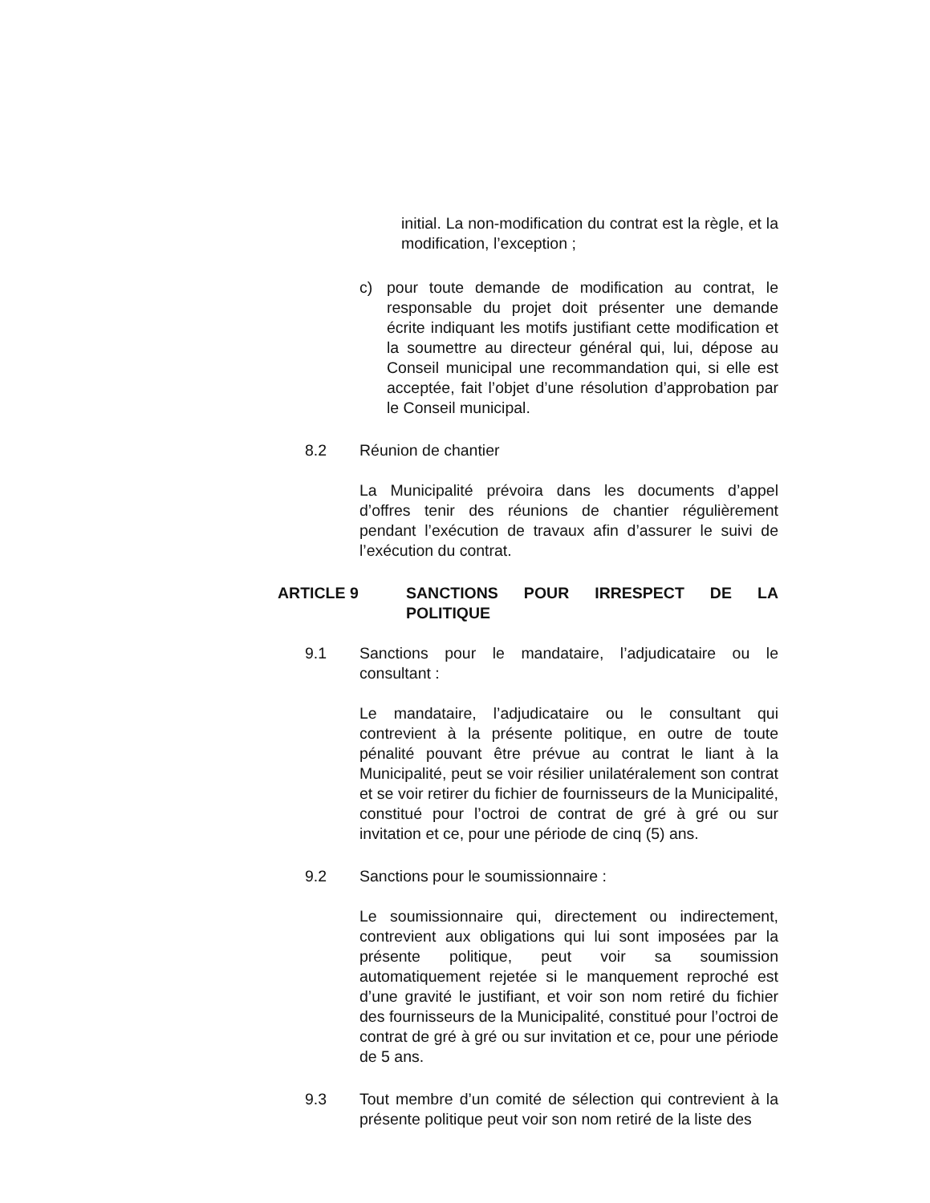initial. La non-modification du contrat est la règle, et la modification, l’exception ;
c) pour toute demande de modification au contrat, le responsable du projet doit présenter une demande écrite indiquant les motifs justifiant cette modification et la soumettre au directeur général qui, lui, dépose au Conseil municipal une recommandation qui, si elle est acceptée, fait l’objet d’une résolution d’approbation par le Conseil municipal.
8.2 Réunion de chantier
La Municipalité prévoira dans les documents d’appel d’offres tenir des réunions de chantier régulièrement pendant l’exécution de travaux afin d’assurer le suivi de l’exécution du contrat.
ARTICLE 9 SANCTIONS POUR IRRESPECT DE LA
POLITIQUE
9.1 Sanctions pour le mandataire, l’adjudicataire ou le consultant :
Le mandataire, l’adjudicataire ou le consultant qui contrevient à la présente politique, en outre de toute pénalité pouvant être prévue au contrat le liant à la Municipalité, peut se voir résilier unilatéralement son contrat et se voir retirer du fichier de fournisseurs de la Municipalité, constitué pour l’octroi de contrat de gré à gré ou sur invitation et ce, pour une période de cinq (5) ans.
9.2 Sanctions pour le soumissionnaire :
Le soumissionnaire qui, directement ou indirectement, contrevient aux obligations qui lui sont imposées par la présente politique, peut voir sa soumission automatiquement rejetée si le manquement reproché est d’une gravité le justifiant, et voir son nom retiré du fichier des fournisseurs de la Municipalité, constitué pour l’octroi de contrat de gré à gré ou sur invitation et ce, pour une période de 5 ans.
9.3 Tout membre d’un comité de sélection qui contrevient à la présente politique peut voir son nom retiré de la liste des